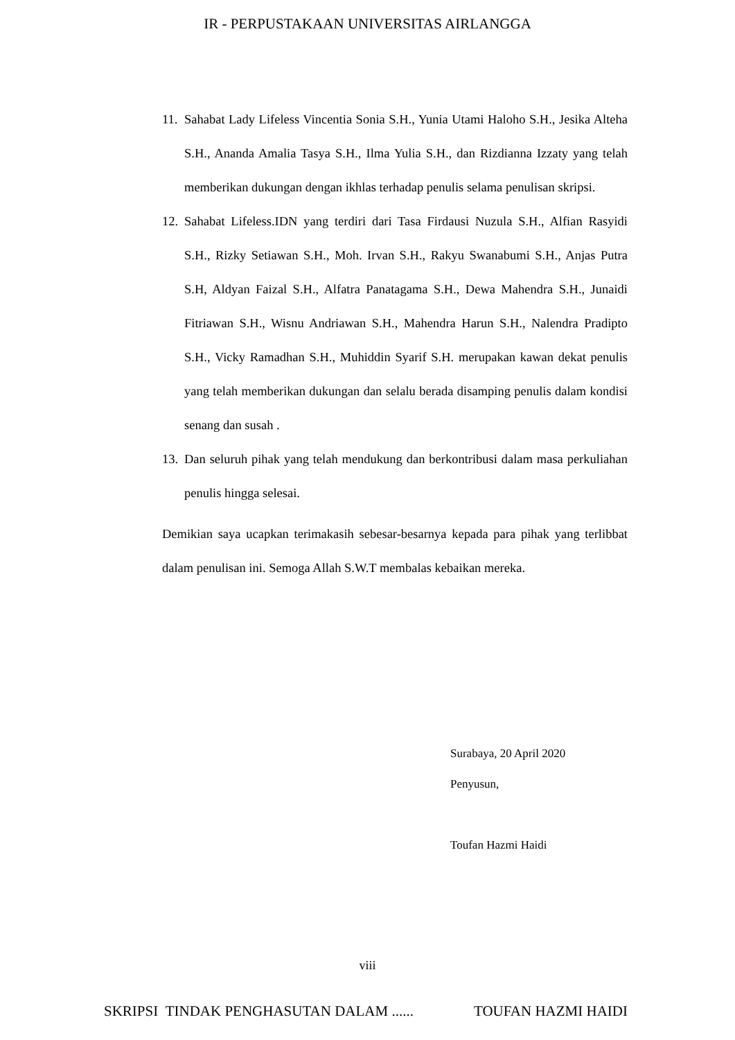IR - PERPUSTAKAAN UNIVERSITAS AIRLANGGA
11. Sahabat Lady Lifeless Vincentia Sonia S.H., Yunia Utami Haloho S.H., Jesika Alteha S.H., Ananda Amalia Tasya S.H., Ilma Yulia S.H., dan Rizdianna Izzaty yang telah memberikan dukungan dengan ikhlas terhadap penulis selama penulisan skripsi.
12. Sahabat Lifeless.IDN yang terdiri dari Tasa Firdausi Nuzula S.H., Alfian Rasyidi S.H., Rizky Setiawan S.H., Moh. Irvan S.H., Rakyu Swanabumi S.H., Anjas Putra S.H, Aldyan Faizal S.H., Alfatra Panatagama S.H., Dewa Mahendra S.H., Junaidi Fitriawan S.H., Wisnu Andriawan S.H., Mahendra Harun S.H., Nalendra Pradipto S.H., Vicky Ramadhan S.H., Muhiddin Syarif S.H. merupakan kawan dekat penulis yang telah memberikan dukungan dan selalu berada disamping penulis dalam kondisi senang dan susah .
13. Dan seluruh pihak yang telah mendukung dan berkontribusi dalam masa perkuliahan penulis hingga selesai.
Demikian saya ucapkan terimakasih sebesar-besarnya kepada para pihak yang terlibbat dalam penulisan ini. Semoga Allah S.W.T membalas kebaikan mereka.
Surabaya, 20 April 2020
Penyusun,
Toufan Hazmi Haidi
viii
SKRIPSI TINDAK PENGHASUTAN DALAM ...... TOUFAN HAZMI HAIDI